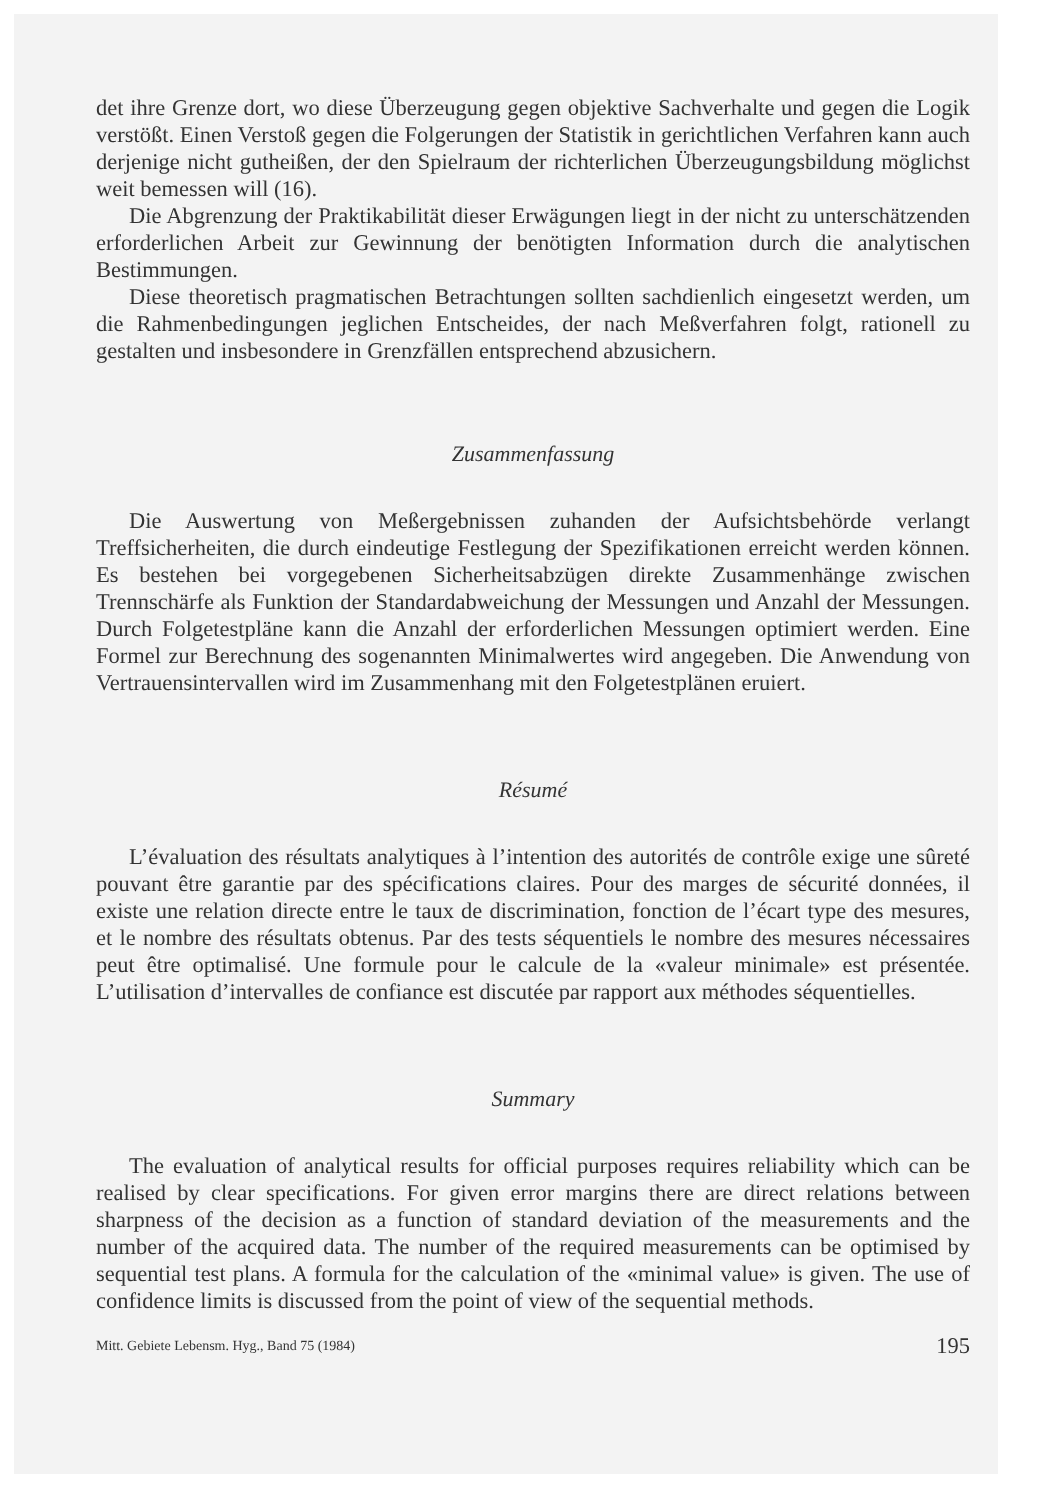det ihre Grenze dort, wo diese Überzeugung gegen objektive Sachverhalte und gegen die Logik verstößt. Einen Verstoß gegen die Folgerungen der Statistik in gerichtlichen Verfahren kann auch derjenige nicht gutheißen, der den Spielraum der richterlichen Überzeugungsbildung möglichst weit bemessen will (16).
Die Abgrenzung der Praktikabilität dieser Erwägungen liegt in der nicht zu unterschätzenden erforderlichen Arbeit zur Gewinnung der benötigten Information durch die analytischen Bestimmungen.
Diese theoretisch pragmatischen Betrachtungen sollten sachdienlich eingesetzt werden, um die Rahmenbedingungen jeglichen Entscheides, der nach Meßverfahren folgt, rationell zu gestalten und insbesondere in Grenzfällen entsprechend abzusichern.
Zusammenfassung
Die Auswertung von Meßergebnissen zuhanden der Aufsichtsbehörde verlangt Treffsicherheiten, die durch eindeutige Festlegung der Spezifikationen erreicht werden können. Es bestehen bei vorgegebenen Sicherheitsabzügen direkte Zusammenhänge zwischen Trennschärfe als Funktion der Standardabweichung der Messungen und Anzahl der Messungen. Durch Folgetestpläne kann die Anzahl der erforderlichen Messungen optimiert werden. Eine Formel zur Berechnung des sogenannten Minimalwertes wird angegeben. Die Anwendung von Vertrauensintervallen wird im Zusammenhang mit den Folgetestplänen eruiert.
Résumé
L’évaluation des résultats analytiques à l’intention des autorités de contrôle exige une sûreté pouvant être garantie par des spécifications claires. Pour des marges de sécurité données, il existe une relation directe entre le taux de discrimination, fonction de l’écart type des mesures, et le nombre des résultats obtenus. Par des tests séquentiels le nombre des mesures nécessaires peut être optimalisé. Une formule pour le calcule de la «valeur minimale» est présentée. L’utilisation d’intervalles de confiance est discutée par rapport aux méthodes séquentielles.
Summary
The evaluation of analytical results for official purposes requires reliability which can be realised by clear specifications. For given error margins there are direct relations between sharpness of the decision as a function of standard deviation of the measurements and the number of the acquired data. The number of the required measurements can be optimised by sequential test plans. A formula for the calculation of the «minimal value» is given. The use of confidence limits is discussed from the point of view of the sequential methods.
Mitt. Gebiete Lebensm. Hyg., Band 75 (1984) 195